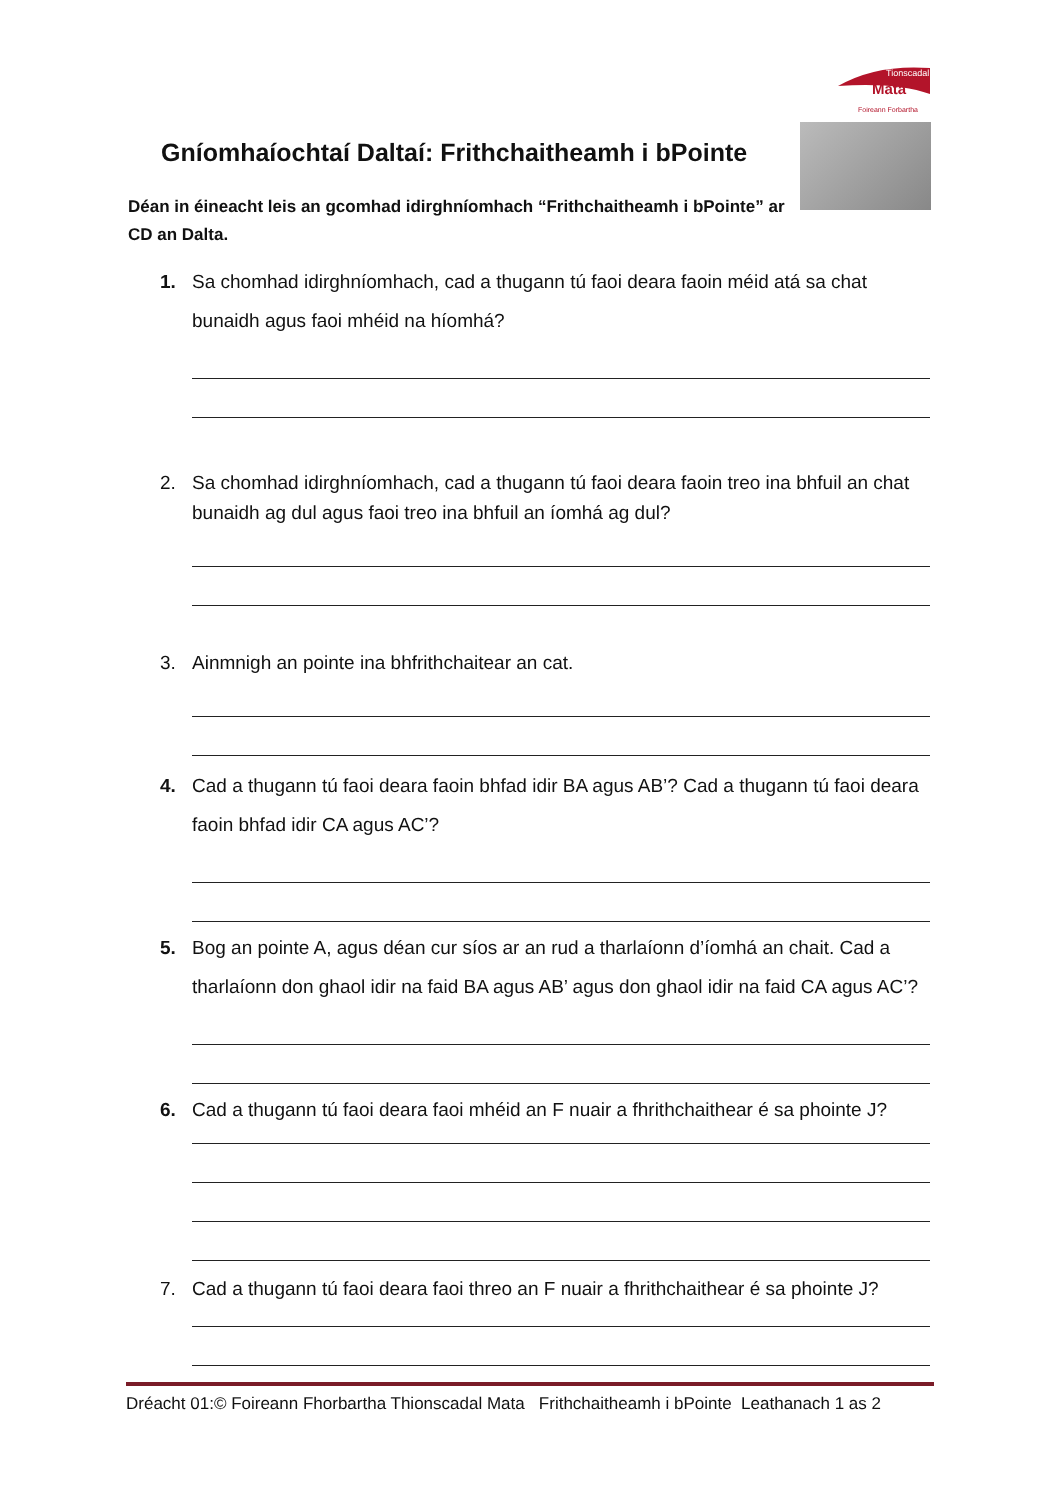Tionscadal
Mata
Foireann Forbartha
Gníomhaíochtaí Daltaí: Frithchaitheamh i bPointe
Déan in éineacht leis an gcomhad idirghníomhach “Frithchaitheamh i bPointe” ar CD an Dalta.
1. Sa chomhad idirghníomhach, cad a thugann tú faoi deara faoin méid atá sa chat bunaidh agus faoi mhéid na híomhá?
2. Sa chomhad idirghníomhach, cad a thugann tú faoi deara faoin treo ina bhfuil an chat bunaidh ag dul agus faoi treo ina bhfuil an íomhá ag dul?
3. Ainmnigh an pointe ina bhfrithchaitear an cat.
4. Cad a thugann tú faoi deara faoin bhfad idir BA agus AB’? Cad a thugann tú faoi deara faoin bhfad idir CA agus AC’?
5. Bog an pointe A, agus déan cur síos ar an rud a tharlaíonn d’íomhá an chait. Cad a tharlaíonn don ghaol idir na faid BA agus AB’ agus don ghaol idir na faid CA agus AC’?
6. Cad a thugann tú faoi deara faoi mhéid an F nuair a fhrithchaithear é sa phointe J?
7. Cad a thugann tú faoi deara faoi threo an F nuair a fhrithchaithear é sa phointe J?
Dréacht 01:© Foireann Fhorbartha Thionscadal Mata Frithchaitheamh i bPointe Leathanach 1 as 2